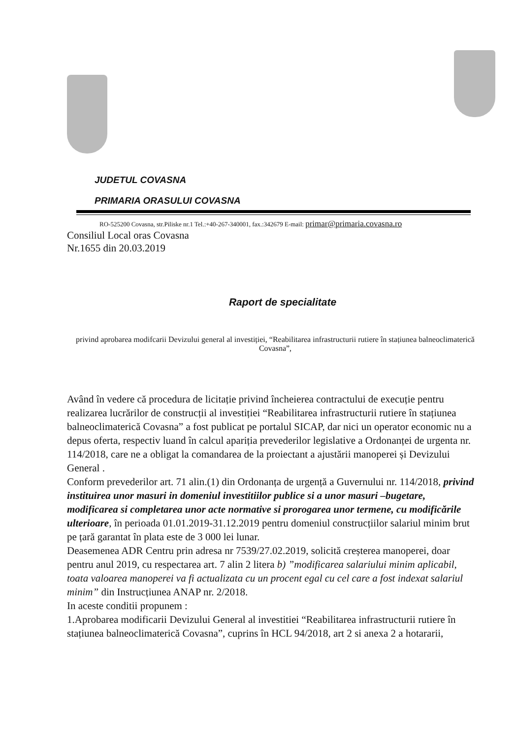JUDETUL COVASNA
PRIMARIA ORASULUI COVASNA
RO-525200 Covasna, str.Piliske nr.1 Tel.:+40-267-340001, fax.:342679 E-mail: primar@primaria.covasna.ro
Consiliul Local oras Covasna
Nr.1655 din 20.03.2019
Raport de specialitate
privind aprobarea modifcarii Devizului general al investiției, “Reabilitarea infrastructurii rutiere în stațiunea balneoclimaterică Covasna”,
Având în vedere că procedura de licitație privind încheierea contractului de execuție pentru realizarea lucrărilor de construcții al investiției “Reabilitarea infrastructurii rutiere în stațiunea balneoclimaterică Covasna” a fost publicat pe portalul SICAP, dar nici un operator economic nu a depus oferta, respectiv luand în calcul apariția prevederilor legislative a Ordonanței de urgenta nr. 114/2018, care ne a obligat la comandarea de la proiectant a ajustării manoperei și Devizului General .
Conform prevederilor art. 71 alin.(1) din Ordonanța de urgență a Guvernului nr. 114/2018, privind instituirea unor masuri in domeniul investitiilor publice si a unor masuri –bugetare, modificarea si completarea unor acte normative si prorogarea unor termene, cu modificările ulterioare, în perioada 01.01.2019-31.12.2019 pentru domeniul construcțiilor salariul minim brut pe țară garantat în plata este de 3 000 lei lunar.
Deasemenea ADR Centru prin adresa nr 7539/27.02.2019, solicită creșterea manoperei, doar pentru anul 2019, cu respectarea art. 7 alin 2 litera b) ”modificarea salariului minim aplicabil, toata valoarea manoperei va fi actualizata cu un procent egal cu cel care a fost indexat salariul minim” din Instrucțiunea ANAP nr. 2/2018.
In aceste conditii propunem :
1.Aprobarea modificarii Devizului General al investitiei “Reabilitarea infrastructurii rutiere în stațiunea balneoclimaterică Covasna”, cuprins în HCL 94/2018, art 2 si anexa 2 a hotararii,